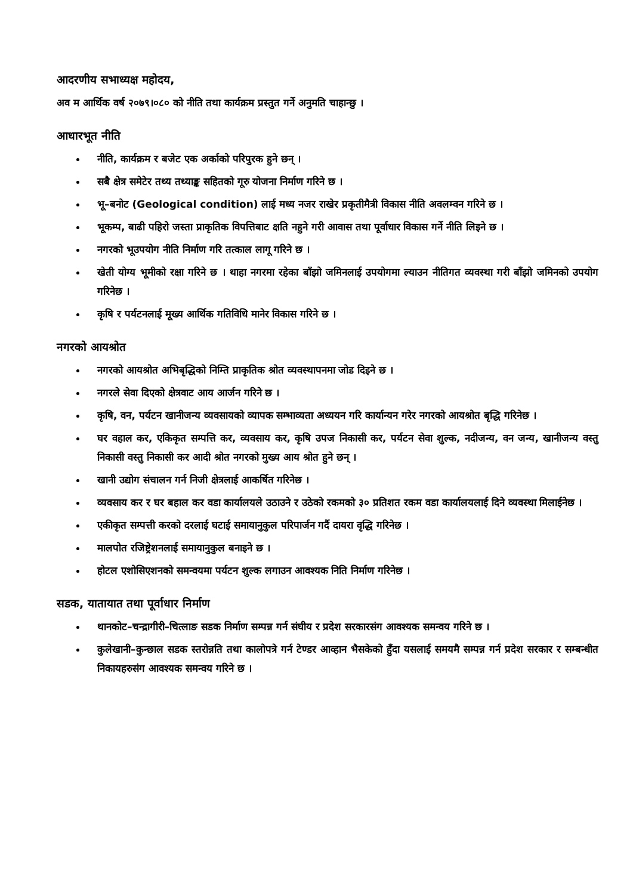आदरणीय सभाध्यक्ष महोदय,
अव म आर्थिक वर्ष २०७९।०८० को नीति तथा कार्यक्रम प्रस्तुत गर्ने अनुमति चाहान्छु ।
आधारभूत नीति
नीति, कार्यक्रम र बजेट एक अर्काको परिपुरक हुने छन् ।
सबै क्षेत्र समेटेर तथ्य तथ्याङ्क सहितको गूरु योजना निर्माण गरिने छ ।
भू–बनोट (Geological condition) लाई मध्य नजर राखेर प्रकृतीमैत्री विकास नीति अवलम्वन गरिने छ ।
भूकम्प, बाढी पहिरो जस्ता प्राकृतिक विपत्तिबाट क्षति नहुने गरी आवास तथा पूर्वाधार विकास गर्ने नीति लिइने छ ।
नगरको भूउपयोग नीति निर्माण गरि तत्काल लागू गरिने छ ।
खेती योग्य भूमीको रक्षा गरिने छ । थाहा नगरमा रहेका बाँझो जमिनलाई उपयोगमा ल्याउन नीतिगत व्यवस्था गरी बाँझो जमिनको उपयोग गरिनेछ ।
कृषि र पर्यटनलाई मूख्य आर्थिक गतिविधि मानेर विकास गरिने छ ।
नगरको आयश्रोत
नगरको आयश्रोत अभिबृद्धिको निम्ति प्राकृतिक श्रोत व्यवस्थापनमा जोड दिइने छ ।
नगरले सेवा दिएको क्षेत्रवाट आय आर्जन गरिने छ ।
कृषि, वन, पर्यटन खानीजन्य व्यवसायको व्यापक सम्भाव्यता अध्ययन गरि कार्यान्यन गरेर नगरको आयश्रोत बृद्धि गरिनेछ ।
घर वहाल कर, एकिकृत सम्पत्ति कर, व्यवसाय कर, कृषि उपज निकासी कर, पर्यटन सेवा शुल्क, नदीजन्य, वन जन्य, खानीजन्य वस्तु निकासी वस्तु निकासी कर आदी श्रोत नगरको मुख्य आय श्रोत हुने छन् ।
खानी उद्योग संचालन गर्न निजी क्षेत्रलाई आकर्षित गरिनेछ ।
व्यवसाय कर र घर बहाल कर वडा कार्यालयले उठाउने र उठेको रकमको ३० प्रतिशत रकम वडा कार्यालयलाई दिने व्यवस्था मिलाईनेछ ।
एकीकृत सम्पत्ती करको दरलाई घटाई समायानुकुल परिपार्जन गर्दै दायरा वृद्धि गरिनेछ ।
मालपोत रजिष्ट्रेशनलाई समायानुकुल बनाइने छ ।
होटल एशोसिएशनको समन्वयमा पर्यटन शुल्क लगाउन आवश्यक निति निर्माण गरिनेछ ।
सडक, यातायात तथा पूर्वाधार निर्माण
थानकोट–चन्द्रागीरी–चित्लाङ सडक निर्माण सम्पन्न गर्न संघीय र प्रदेश सरकारसंग आवश्यक समन्वय गरिने छ ।
कुलेखानी–कुन्छाल सडक स्तरोन्नति तथा कालोपत्रे गर्न टेण्डर आव्हान भैसकेको हुँदा यसलाई समयमै सम्पन्न गर्न प्रदेश सरकार र सम्बन्धीत निकायहरुसंग आवश्यक समन्वय गरिने छ ।